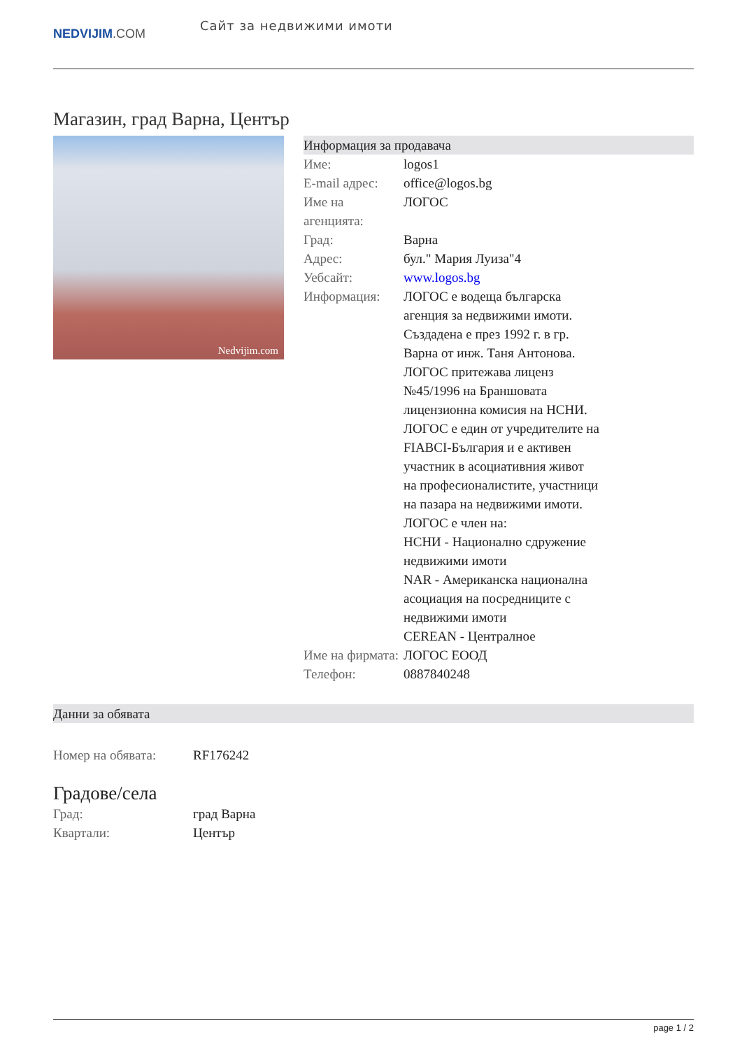NEDVIJIM.COM
Сайт за недвижими имоти
Магазин, град Варна, Център
Nedvijim.com
Информация за продавача
| Име: | logos1 |
| E-mail адрес: | office@logos.bg |
| Име на агенцията: | ЛОГОС |
| Град: | Варна |
| Адрес: | бул." Мария Луиза"4 |
| Уебсайт: | www.logos.bg |
| Информация: | ЛОГОС е водеща българска агенция за недвижими имоти. Създадена е през 1992 г. в гр. Варна от инж. Таня Антонова. ЛОГОС притежава лиценз №45/1996 на Браншовата лицензионна комисия на НСНИ. ЛОГОС е един от учредителите на FIABCI-България и е активен участник в асоциативния живот на професионалистите, участници на пазара на недвижими имоти. ЛОГОС е член на: НСНИ - Национално сдружение недвижими имоти NAR - Американска национална асоциация на посредниците с недвижими имоти CEREAN - Централное |
| Име на фирмата: | ЛОГОС ЕООД |
| Телефон: | 0887840248 |
Данни за обявата
| Номер на обявата: | RF176242 |
Градове/села
| Град: | град Варна |
| Квартали: | Център |
page 1 / 2